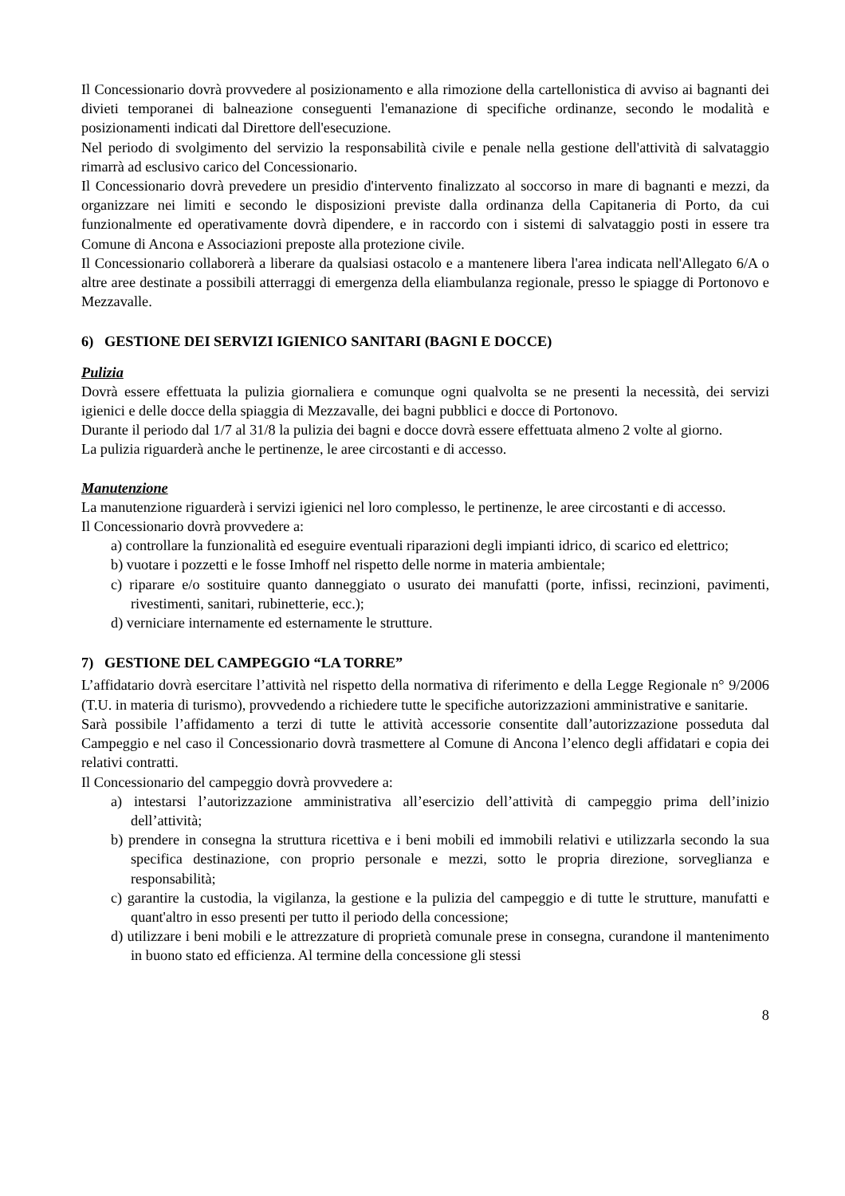Il Concessionario dovrà provvedere al posizionamento e alla rimozione della cartellonistica di avviso ai bagnanti dei divieti temporanei di balneazione conseguenti l'emanazione di specifiche ordinanze, secondo le modalità e posizionamenti indicati dal Direttore dell'esecuzione.
Nel periodo di svolgimento del servizio la responsabilità civile e penale nella gestione dell'attività di salvataggio rimarrà ad esclusivo carico del Concessionario.
Il Concessionario dovrà prevedere un presidio d'intervento finalizzato al soccorso in mare di bagnanti e mezzi, da organizzare nei limiti e secondo le disposizioni previste dalla ordinanza della Capitaneria di Porto, da cui funzionalmente ed operativamente dovrà dipendere, e in raccordo con i sistemi di salvataggio posti in essere tra Comune di Ancona e Associazioni preposte alla protezione civile.
Il Concessionario collaborerà a liberare da qualsiasi ostacolo e a mantenere libera l'area indicata nell'Allegato 6/A o altre aree destinate a possibili atterraggi di emergenza della eliambulanza regionale, presso le spiagge di Portonovo e Mezzavalle.
6) GESTIONE DEI SERVIZI IGIENICO SANITARI (BAGNI E DOCCE)
Pulizia
Dovrà essere effettuata la pulizia giornaliera e comunque ogni qualvolta se ne presenti la necessità, dei servizi igienici e delle docce della spiaggia di Mezzavalle, dei bagni pubblici e docce di Portonovo.
Durante il periodo dal 1/7 al 31/8 la pulizia dei bagni e docce dovrà essere effettuata almeno 2 volte al giorno.
La pulizia riguarderà anche le pertinenze, le aree circostanti e di accesso.
Manutenzione
La manutenzione riguarderà i servizi igienici nel loro complesso, le pertinenze, le aree circostanti e di accesso.
Il Concessionario dovrà provvedere a:
a) controllare la funzionalità ed eseguire eventuali riparazioni degli impianti idrico, di scarico ed elettrico;
b) vuotare i pozzetti e le fosse Imhoff nel rispetto delle norme in materia ambientale;
c) riparare e/o sostituire quanto danneggiato o usurato dei manufatti (porte, infissi, recinzioni, pavimenti, rivestimenti, sanitari, rubinetterie, ecc.);
d) verniciare internamente ed esternamente le strutture.
7) GESTIONE DEL CAMPEGGIO “LA TORRE”
L’affidatario dovrà esercitare l’attività nel rispetto della normativa di riferimento e della Legge Regionale n° 9/2006 (T.U. in materia di turismo), provvedendo a richiedere tutte le specifiche autorizzazioni amministrative e sanitarie.
Sarà possibile l’affidamento a terzi di tutte le attività accessorie consentite dall’autorizzazione posseduta dal Campeggio e nel caso il Concessionario dovrà trasmettere al Comune di Ancona l’elenco degli affidatari e copia dei relativi contratti.
Il Concessionario del campeggio dovrà provvedere a:
a) intestarsi l’autorizzazione amministrativa all’esercizio dell’attività di campeggio prima dell’inizio dell’attività;
b) prendere in consegna la struttura ricettiva e i beni mobili ed immobili relativi e utilizzarla secondo la sua specifica destinazione, con proprio personale e mezzi, sotto le propria direzione, sorveglianza e responsabilità;
c) garantire la custodia, la vigilanza, la gestione e la pulizia del campeggio e di tutte le strutture, manufatti e quant'altro in esso presenti per tutto il periodo della concessione;
d) utilizzare i beni mobili e le attrezzature di proprietà comunale prese in consegna, curandone il mantenimento in buono stato ed efficienza. Al termine della concessione gli stessi
8